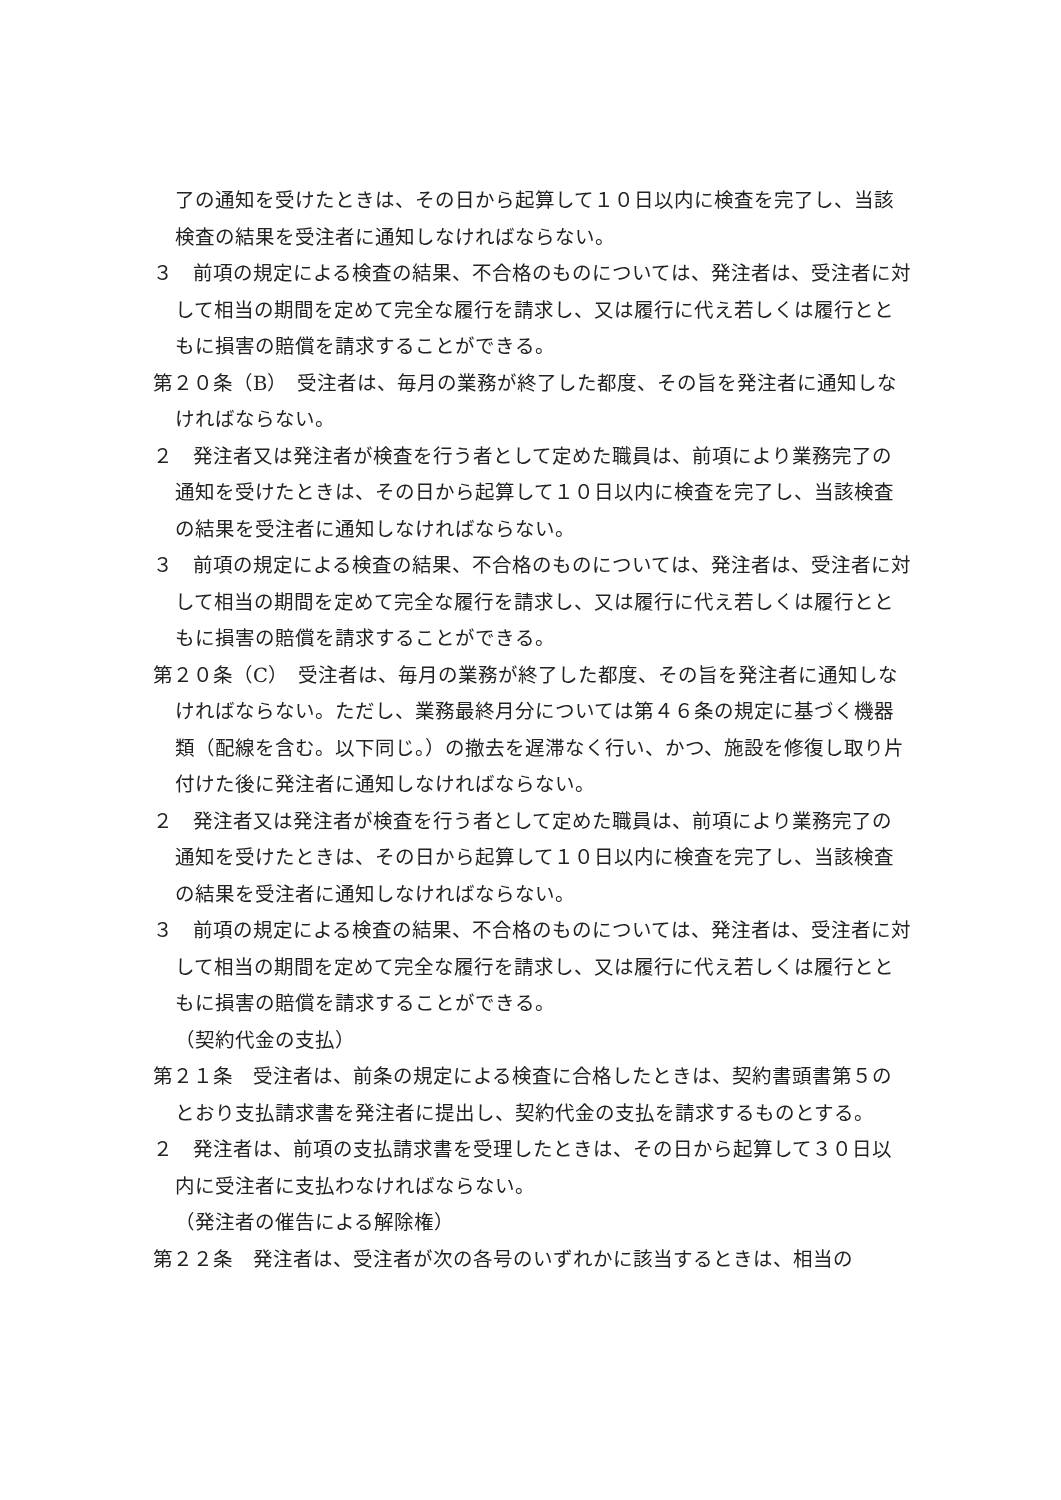了の通知を受けたときは、その日から起算して１０日以内に検査を完了し、当該検査の結果を受注者に通知しなければならない。
３　前項の規定による検査の結果、不合格のものについては、発注者は、受注者に対して相当の期間を定めて完全な履行を請求し、又は履行に代え若しくは履行とともに損害の賠償を請求することができる。
第２０条（B）　受注者は、毎月の業務が終了した都度、その旨を発注者に通知しなければならない。
２　発注者又は発注者が検査を行う者として定めた職員は、前項により業務完了の通知を受けたときは、その日から起算して１０日以内に検査を完了し、当該検査の結果を受注者に通知しなければならない。
３　前項の規定による検査の結果、不合格のものについては、発注者は、受注者に対して相当の期間を定めて完全な履行を請求し、又は履行に代え若しくは履行とともに損害の賠償を請求することができる。
第２０条（C）　受注者は、毎月の業務が終了した都度、その旨を発注者に通知しなければならない。ただし、業務最終月分については第４６条の規定に基づく機器類（配線を含む。以下同じ。）の撤去を遅滞なく行い、かつ、施設を修復し取り片付けた後に発注者に通知しなければならない。
２　発注者又は発注者が検査を行う者として定めた職員は、前項により業務完了の通知を受けたときは、その日から起算して１０日以内に検査を完了し、当該検査の結果を受注者に通知しなければならない。
３　前項の規定による検査の結果、不合格のものについては、発注者は、受注者に対して相当の期間を定めて完全な履行を請求し、又は履行に代え若しくは履行とともに損害の賠償を請求することができる。
（契約代金の支払）
第２１条　受注者は、前条の規定による検査に合格したときは、契約書頭書第５のとおり支払請求書を発注者に提出し、契約代金の支払を請求するものとする。
２　発注者は、前項の支払請求書を受理したときは、その日から起算して３０日以内に受注者に支払わなければならない。
（発注者の催告による解除権）
第２２条　発注者は、受注者が次の各号のいずれかに該当するときは、相当の